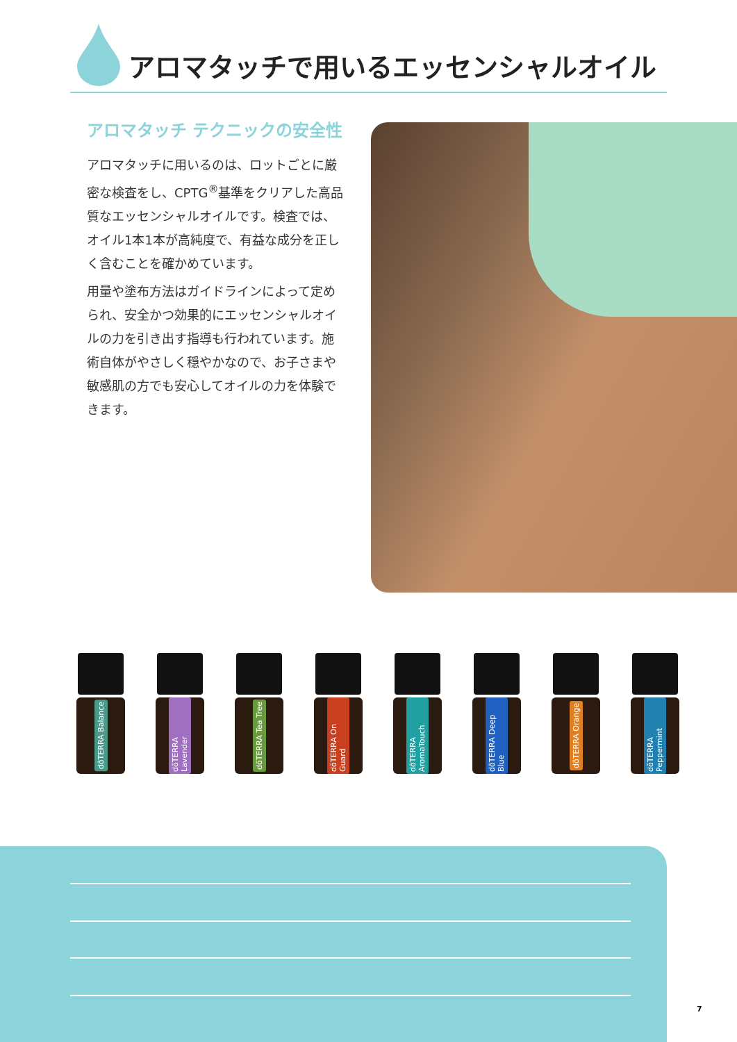アロマタッチで用いるエッセンシャルオイル
アロマタッチ テクニックの安全性
アロマタッチに用いるのは、ロットごとに厳密な検査をし、CPTG<sup>®</sup>基準をクリアした高品質なエッセンシャルオイルです。検査では、オイル1本1本が高純度で、有益な成分を正しく含むことを確かめています。
用量や塗布方法はガイドラインによって定められ、安全かつ効果的にエッセンシャルオイルの力を引き出す指導も行われています。施術自体がやさしく穏やかなので、お子さまや敏感肌の方でも安心してオイルの力を体験できます。
dōTERRA Balance
dōTERRA Lavender
dōTERRA Tea Tree
dōTERRA On Guard
dōTERRA AromaTouch
dōTERRA Deep Blue
dōTERRA Orange
dōTERRA Peppermint
7